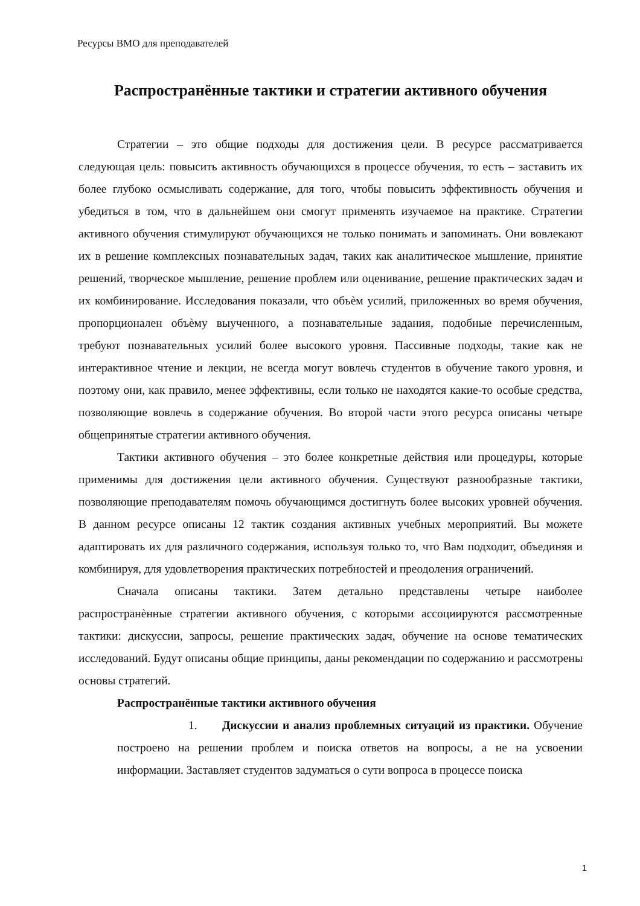Ресурсы ВМО для преподавателей
Распространённые тактики и стратегии активного обучения
Стратегии – это общие подходы для достижения цели. В ресурсе рассматривается следующая цель: повысить активность обучающихся в процессе обучения, то есть – заставить их более глубоко осмысливать содержание, для того, чтобы повысить эффективность обучения и убедиться в том, что в дальнейшем они смогут применять изучаемое на практике. Стратегии активного обучения стимулируют обучающихся не только понимать и запоминать. Они вовлекают их в решение комплексных познавательных задач, таких как аналитическое мышление, принятие решений, творческое мышление, решение проблем или оценивание, решение практических задач и их комбинирование. Исследования показали, что объѐм усилий, приложенных во время обучения, пропорционален объѐму выученного, а познавательные задания, подобные перечисленным, требуют познавательных усилий более высокого уровня. Пассивные подходы, такие как не интерактивное чтение и лекции, не всегда могут вовлечь студентов в обучение такого уровня, и поэтому они, как правило, менее эффективны, если только не находятся какие-то особые средства, позволяющие вовлечь в содержание обучения. Во второй части этого ресурса описаны четыре общепринятые стратегии активного обучения.
Тактики активного обучения – это более конкретные действия или процедуры, которые применимы для достижения цели активного обучения. Существуют разнообразные тактики, позволяющие преподавателям помочь обучающимся достигнуть более высоких уровней обучения. В данном ресурсе описаны 12 тактик создания активных учебных мероприятий. Вы можете адаптировать их для различного содержания, используя только то, что Вам подходит, объединяя и комбинируя, для удовлетворения практических потребностей и преодоления ограничений.
Сначала описаны тактики. Затем детально представлены четыре наиболее распространѐнные стратегии активного обучения, с которыми ассоциируются рассмотренные тактики: дискуссии, запросы, решение практических задач, обучение на основе тематических исследований. Будут описаны общие принципы, даны рекомендации по содержанию и рассмотрены основы стратегий.
Распространённые тактики активного обучения
1. Дискуссии и анализ проблемных ситуаций из практики. Обучение построено на решении проблем и поиска ответов на вопросы, а не на усвоении информации. Заставляет студентов задуматься о сути вопроса в процессе поиска
1